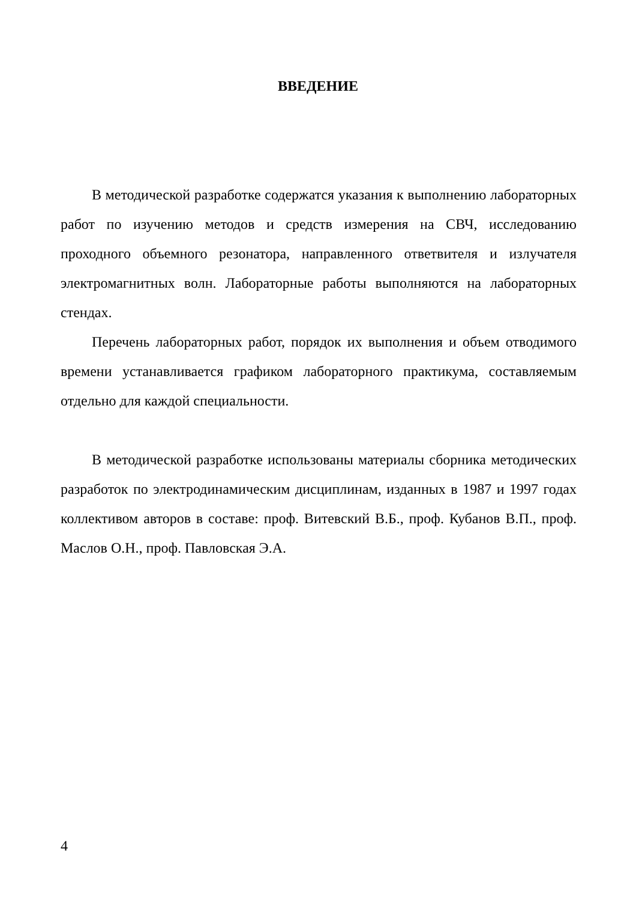ВВЕДЕНИЕ
В методической разработке содержатся указания к выполнению лабораторных работ по изучению методов и средств измерения на СВЧ, исследованию проходного объемного резонатора, направленного ответвителя и излучателя электромагнитных волн. Лабораторные работы выполняются на лабораторных стендах.
Перечень лабораторных работ, порядок их выполнения и объем отводимого времени устанавливается графиком лабораторного практикума, составляемым отдельно для каждой специальности.
В методической разработке использованы материалы сборника методических разработок по электродинамическим дисциплинам, изданных в 1987 и 1997 годах коллективом авторов в составе: проф. Витевский В.Б., проф. Кубанов В.П., проф. Маслов О.Н., проф. Павловская Э.А.
4